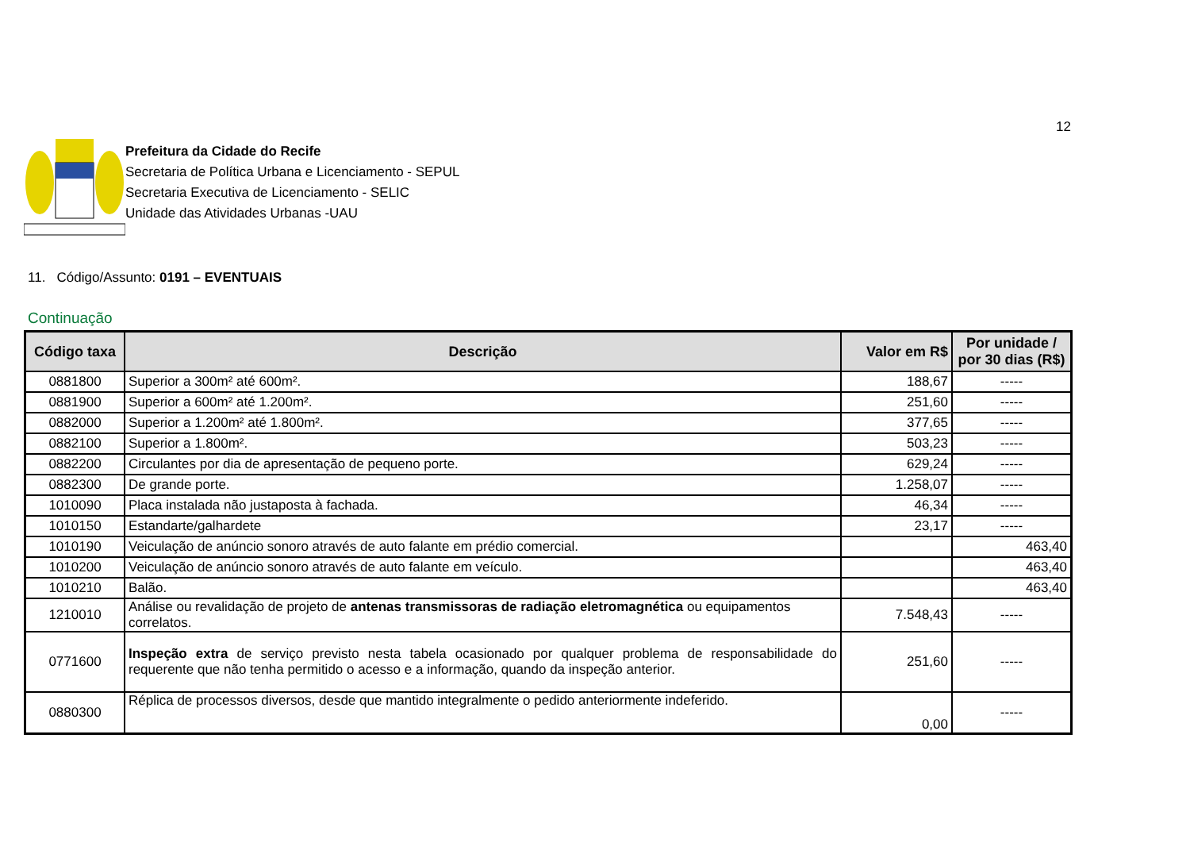12
Prefeitura da Cidade do Recife
Secretaria de Política Urbana e Licenciamento - SEPUL
Secretaria Executiva de Licenciamento - SELIC
Unidade das Atividades Urbanas -UAU
11. Código/Assunto: 0191 – EVENTUAIS
Continuação
| Código taxa | Descrição | Valor em R$ | Por unidade / por 30 dias (R$) |
| --- | --- | --- | --- |
| 0881800 | Superior a 300m² até 600m². | 188,67 | ----- |
| 0881900 | Superior a 600m² até 1.200m². | 251,60 | ----- |
| 0882000 | Superior a 1.200m² até 1.800m². | 377,65 | ----- |
| 0882100 | Superior a 1.800m². | 503,23 | ----- |
| 0882200 | Circulantes por dia de apresentação de pequeno porte. | 629,24 | ----- |
| 0882300 | De grande porte. | 1.258,07 | ----- |
| 1010090 | Placa instalada não justaposta à fachada. | 46,34 | ----- |
| 1010150 | Estandarte/galhardete | 23,17 | ----- |
| 1010190 | Veiculação de anúncio sonoro através de auto falante em prédio comercial. | | 463,40 |
| 1010200 | Veiculação de anúncio sonoro através de auto falante em veículo. | | 463,40 |
| 1010210 | Balão. | | 463,40 |
| 1210010 | Análise ou revalidação de projeto de antenas transmissoras de radiação eletromagnética ou equipamentos correlatos. | 7.548,43 | ----- |
| 0771600 | Inspeção extra de serviço previsto nesta tabela ocasionado por qualquer problema de responsabilidade do requerente que não tenha permitido o acesso e a informação, quando da inspeção anterior. | 251,60 | ----- |
| 0880300 | Réplica de processos diversos, desde que mantido integralmente o pedido anteriormente indeferido. | 0,00 | ----- |